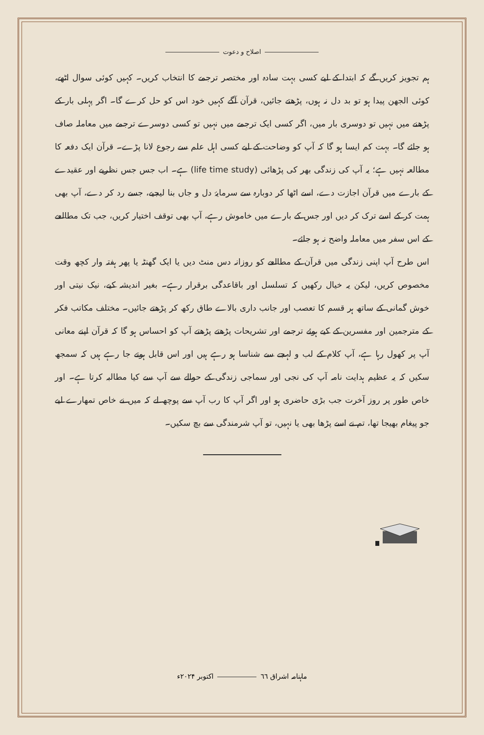اصلاح و دعوت
ہم تجویز کریں گے کہ ابتدا کے لیے کسی بہت سادہ اور مختصر ترجمے کا انتخاب کریں۔ کہیں کوئی سوال اٹھے، کوئی الجھن پیدا ہو تو بد دل نہ ہوں، پڑھتے جائیں، قرآن آگے کہیں خود اس کو حل کرے گا۔ اگر پہلی بار کے پڑھنے میں نہیں تو دوسری بار میں، اگر کسی ایک ترجمے میں نہیں تو کسی دوسرے ترجمے میں معاملہ صاف ہو جائے گا۔ بہت کم ایسا ہو گا کہ آپ کو وضاحت کے لیے کسی اہل علم سے رجوع لانا پڑے۔ قرآن ایک دفعہ کا مطالعہ نہیں ہے؛ یہ آپ کی زندگی بھر کی پڑھائی (life time study) ہے۔ اب جس جس نظریے اور عقیدے کے بارے میں قرآن اجازت دے، اسے اٹھا کر دوبارہ سے سرمایۂ دل و جاں بنا لیجیے، جسے رد کر دے، آپ بھی ہمت کر کے اسے ترک کر دیں اور جس کے بارے میں خاموش رہے، آپ بھی توقف اختیار کریں، جب تک مطالعے کے اس سفر میں معاملہ واضح نہ ہو جائے۔
اس طرح آپ اپنی زندگی میں قرآن کے مطالعے کو روزانہ دس منٹ دیں یا ایک گھنٹہ یا پھر ہفتہ وار کچھ وقت مخصوص کریں، لیکن یہ خیال رکھیں کہ تسلسل اور باقاعدگی برقرار رہے۔ بغیر اندیشہ کیے، نیک نیتی اور خوش گمانی کے ساتھ ہر قسم کا تعصب اور جانب داری بالاے طاق رکھ کر پڑھتے جائیں۔ مختلف مکاتب فکر کے مترجمین اور مفسرین کے کیے ہوئے ترجمے اور تشریحات پڑھتے پڑھتے آپ کو احساس ہو گا کہ قرآن اپنے معانی آپ پر کھول رہا ہے، آپ کلام کے لب و لہجے سے شناسا ہو رہے ہیں اور اس قابل ہوتے جا رہے ہیں کہ سمجھ سکیں کہ یہ عظیم ہدایت نامہ آپ کی نجی اور سماجی زندگی کے حوالے سے آپ سے کیا مطالبہ کرتا ہے۔ اور خاص طور پر روز آخرت جب بڑی حاضری ہو اور اگر آپ کا رب آپ سے پوچھ لے کہ میں نے خاص تمھارے لیے جو پیغام بھیجا تھا، تم نے اسے پڑھا بھی یا نہیں، تو آپ شرمندگی سے بچ سکیں۔
ماہنامہ اشراق ٦٦ اکتوبر ۲۰۲۴ء